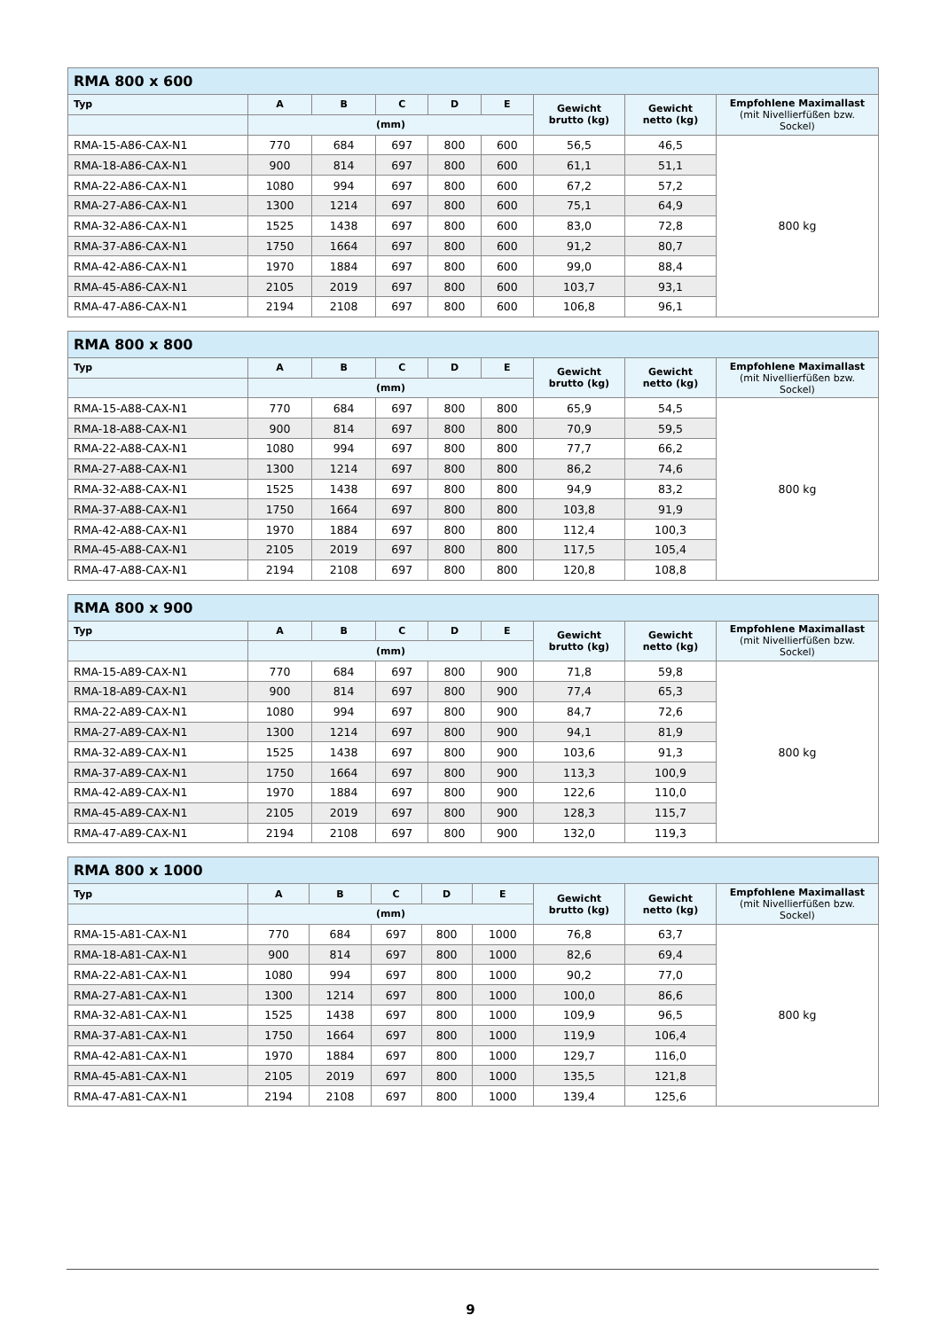| RMA 800 x 600 | | | | | | | | |
| --- | --- | --- | --- | --- | --- | --- | --- | --- |
| Typ | A | B | C | D | E | Gewicht brutto (kg) | Gewicht netto (kg) | Empfohlene Maximallast (mit Nivellierfüßen bzw. Sockel) |
| | (mm) | | | | | | | |
| RMA-15-A86-CAX-N1 | 770 | 684 | 697 | 800 | 600 | 56,5 | 46,5 | 800 kg |
| RMA-18-A86-CAX-N1 | 900 | 814 | 697 | 800 | 600 | 61,1 | 51,1 | |
| RMA-22-A86-CAX-N1 | 1080 | 994 | 697 | 800 | 600 | 67,2 | 57,2 | |
| RMA-27-A86-CAX-N1 | 1300 | 1214 | 697 | 800 | 600 | 75,1 | 64,9 | |
| RMA-32-A86-CAX-N1 | 1525 | 1438 | 697 | 800 | 600 | 83,0 | 72,8 | |
| RMA-37-A86-CAX-N1 | 1750 | 1664 | 697 | 800 | 600 | 91,2 | 80,7 | |
| RMA-42-A86-CAX-N1 | 1970 | 1884 | 697 | 800 | 600 | 99,0 | 88,4 | |
| RMA-45-A86-CAX-N1 | 2105 | 2019 | 697 | 800 | 600 | 103,7 | 93,1 | |
| RMA-47-A86-CAX-N1 | 2194 | 2108 | 697 | 800 | 600 | 106,8 | 96,1 | |
| RMA 800 x 800 | | | | | | | | |
| --- | --- | --- | --- | --- | --- | --- | --- | --- |
| Typ | A | B | C | D | E | Gewicht brutto (kg) | Gewicht netto (kg) | Empfohlene Maximallast (mit Nivellierfüßen bzw. Sockel) |
| | (mm) | | | | | | | |
| RMA-15-A88-CAX-N1 | 770 | 684 | 697 | 800 | 800 | 65,9 | 54,5 | 800 kg |
| RMA-18-A88-CAX-N1 | 900 | 814 | 697 | 800 | 800 | 70,9 | 59,5 | |
| RMA-22-A88-CAX-N1 | 1080 | 994 | 697 | 800 | 800 | 77,7 | 66,2 | |
| RMA-27-A88-CAX-N1 | 1300 | 1214 | 697 | 800 | 800 | 86,2 | 74,6 | |
| RMA-32-A88-CAX-N1 | 1525 | 1438 | 697 | 800 | 800 | 94,9 | 83,2 | |
| RMA-37-A88-CAX-N1 | 1750 | 1664 | 697 | 800 | 800 | 103,8 | 91,9 | |
| RMA-42-A88-CAX-N1 | 1970 | 1884 | 697 | 800 | 800 | 112,4 | 100,3 | |
| RMA-45-A88-CAX-N1 | 2105 | 2019 | 697 | 800 | 800 | 117,5 | 105,4 | |
| RMA-47-A88-CAX-N1 | 2194 | 2108 | 697 | 800 | 800 | 120,8 | 108,8 | |
| RMA 800 x 900 | | | | | | | | |
| --- | --- | --- | --- | --- | --- | --- | --- | --- |
| Typ | A | B | C | D | E | Gewicht brutto (kg) | Gewicht netto (kg) | Empfohlene Maximallast (mit Nivellierfüßen bzw. Sockel) |
| | (mm) | | | | | | | |
| RMA-15-A89-CAX-N1 | 770 | 684 | 697 | 800 | 900 | 71,8 | 59,8 | 800 kg |
| RMA-18-A89-CAX-N1 | 900 | 814 | 697 | 800 | 900 | 77,4 | 65,3 | |
| RMA-22-A89-CAX-N1 | 1080 | 994 | 697 | 800 | 900 | 84,7 | 72,6 | |
| RMA-27-A89-CAX-N1 | 1300 | 1214 | 697 | 800 | 900 | 94,1 | 81,9 | |
| RMA-32-A89-CAX-N1 | 1525 | 1438 | 697 | 800 | 900 | 103,6 | 91,3 | |
| RMA-37-A89-CAX-N1 | 1750 | 1664 | 697 | 800 | 900 | 113,3 | 100,9 | |
| RMA-42-A89-CAX-N1 | 1970 | 1884 | 697 | 800 | 900 | 122,6 | 110,0 | |
| RMA-45-A89-CAX-N1 | 2105 | 2019 | 697 | 800 | 900 | 128,3 | 115,7 | |
| RMA-47-A89-CAX-N1 | 2194 | 2108 | 697 | 800 | 900 | 132,0 | 119,3 | |
| RMA 800 x 1000 | | | | | | | | |
| --- | --- | --- | --- | --- | --- | --- | --- | --- |
| Typ | A | B | C | D | E | Gewicht brutto (kg) | Gewicht netto (kg) | Empfohlene Maximallast (mit Nivellierfüßen bzw. Sockel) |
| | (mm) | | | | | | | |
| RMA-15-A81-CAX-N1 | 770 | 684 | 697 | 800 | 1000 | 76,8 | 63,7 | 800 kg |
| RMA-18-A81-CAX-N1 | 900 | 814 | 697 | 800 | 1000 | 82,6 | 69,4 | |
| RMA-22-A81-CAX-N1 | 1080 | 994 | 697 | 800 | 1000 | 90,2 | 77,0 | |
| RMA-27-A81-CAX-N1 | 1300 | 1214 | 697 | 800 | 1000 | 100,0 | 86,6 | |
| RMA-32-A81-CAX-N1 | 1525 | 1438 | 697 | 800 | 1000 | 109,9 | 96,5 | |
| RMA-37-A81-CAX-N1 | 1750 | 1664 | 697 | 800 | 1000 | 119,9 | 106,4 | |
| RMA-42-A81-CAX-N1 | 1970 | 1884 | 697 | 800 | 1000 | 129,7 | 116,0 | |
| RMA-45-A81-CAX-N1 | 2105 | 2019 | 697 | 800 | 1000 | 135,5 | 121,8 | |
| RMA-47-A81-CAX-N1 | 2194 | 2108 | 697 | 800 | 1000 | 139,4 | 125,6 | |
9